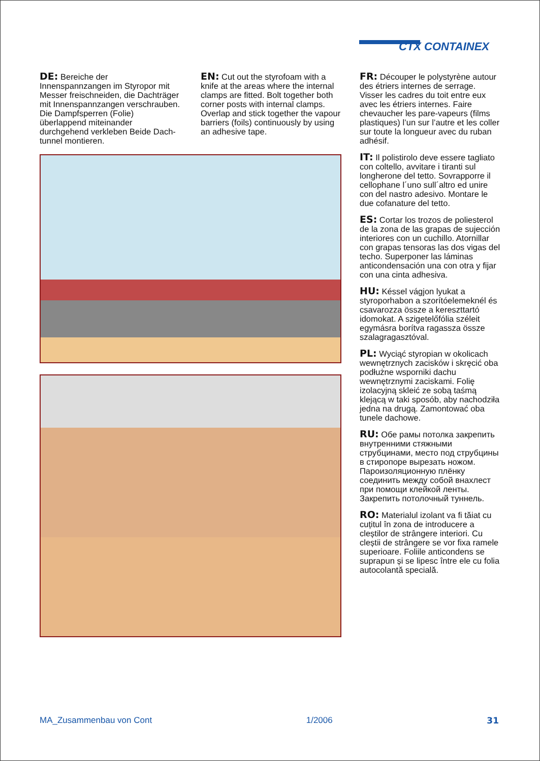CTX CONTAINEX
DE: Bereiche der Innenspannzangen im Styropor mit Messer freischneiden, die Dachträger mit Innenspannzangen verschrauben. Die Dampfsperren (Folie) überlappend miteinander durchgehend verkleben Beide Dach-tunnel montieren.
EN: Cut out the styrofoam with a knife at the areas where the internal clamps are fitted. Bolt together both corner posts with internal clamps. Overlap and stick together the vapour barriers (foils) continuously by using an adhesive tape.
FR: Découper le polystyrène autour des étriers internes de serrage. Visser les cadres du toit entre eux avec les étriers internes. Faire chevaucher les pare-vapeurs (films plastiques) l’un sur l’autre et les coller sur toute la longueur avec du ruban adhésif.
IT: Il polistirolo deve essere tagliato con coltello, avvitare i tiranti sul longherone del tetto. Sovrapporre il cellophane l´uno sull´altro ed unire con del nastro adesivo. Montare le due cofanature del tetto.
ES: Cortar los trozos de poliesterol de la zona de las grapas de sujección interiores con un cuchillo. Atornillar con grapas tensoras las dos vigas del techo. Superponer las láminas anticondensación una con otra y fijar con una cinta adhesiva.
HU: Késsel vágjon lyukat a styroporhabon a szorítóelemeknél és csavarozza össze a kereszttartó idomokat. A szigetelőfólia széleit egymásra borítva ragassza össze szalagragasztóval.
PL: Wyciąć styropian w okolicach wewnętrznych zacisków i skręcić oba podłużne wsporniki dachu wewnętrznymi zaciskami. Folię izolacyjną skleić ze sobą taśmą klejącą w taki sposób, aby nachodziła jedna na drugą. Zamontować oba tunele dachowe.
RU: Обе рамы потолка закрепить внутренними стяжными струбцинами, место под струбцины в стиропоре вырезать ножом. Пароизоляционную плёнку соединить между собой внахлест при помощи клейкой ленты. Закрепить потолочный туннель.
RO: Materialul izolant va fi tăiat cu cuțitul în zona de introducere a cleștilor de strângere interiori. Cu cleștii de strângere se vor fixa ramele superioare. Foliile anticondens se suprapun și se lipesc între ele cu folia autocolantă specială.
MA_Zusammenbau von Cont 1/2006 31